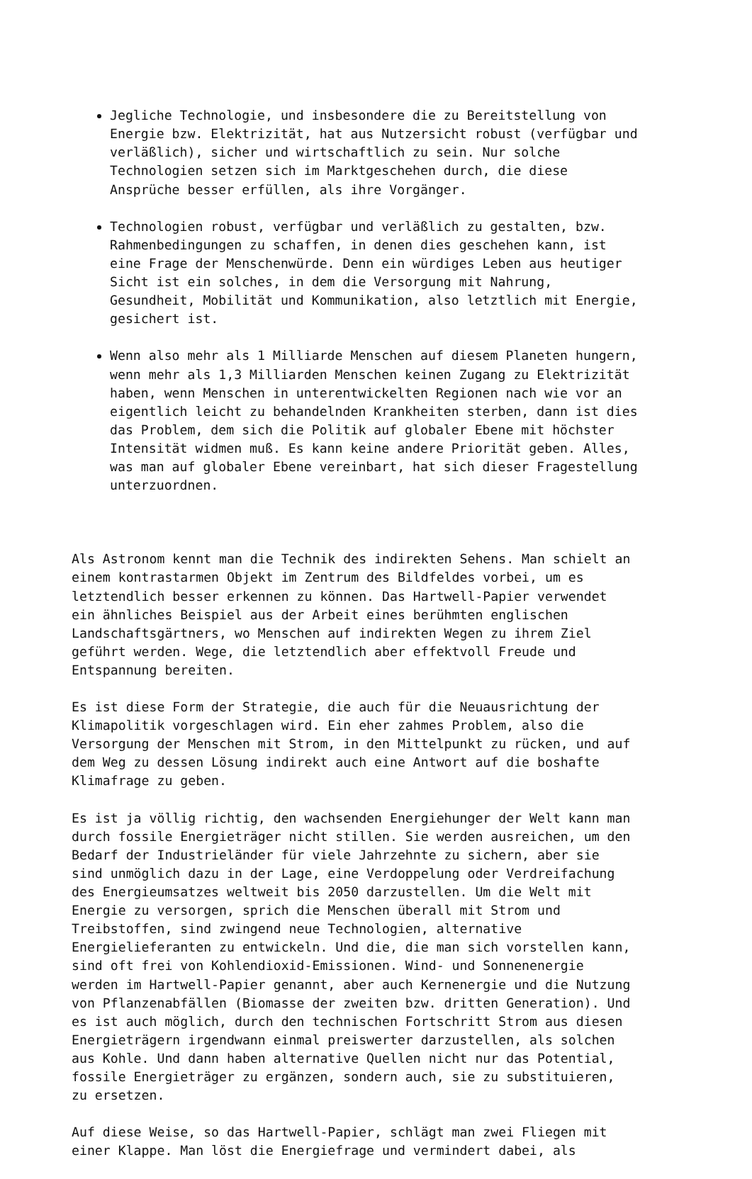Jegliche Technologie, und insbesondere die zu Bereitstellung von Energie bzw. Elektrizität, hat aus Nutzersicht robust (verfügbar und verläßlich), sicher und wirtschaftlich zu sein. Nur solche Technologien setzen sich im Marktgeschehen durch, die diese Ansprüche besser erfüllen, als ihre Vorgänger.
Technologien robust, verfügbar und verläßlich zu gestalten, bzw. Rahmenbedingungen zu schaffen, in denen dies geschehen kann, ist eine Frage der Menschenwürde. Denn ein würdiges Leben aus heutiger Sicht ist ein solches, in dem die Versorgung mit Nahrung, Gesundheit, Mobilität und Kommunikation, also letztlich mit Energie, gesichert ist.
Wenn also mehr als 1 Milliarde Menschen auf diesem Planeten hungern, wenn mehr als 1,3 Milliarden Menschen keinen Zugang zu Elektrizität haben, wenn Menschen in unterentwickelten Regionen nach wie vor an eigentlich leicht zu behandelnden Krankheiten sterben, dann ist dies das Problem, dem sich die Politik auf globaler Ebene mit höchster Intensität widmen muß. Es kann keine andere Priorität geben. Alles, was man auf globaler Ebene vereinbart, hat sich dieser Fragestellung unterzuordnen.
Als Astronom kennt man die Technik des indirekten Sehens. Man schielt an einem kontrastarmen Objekt im Zentrum des Bildfeldes vorbei, um es letztendlich besser erkennen zu können. Das Hartwell-Papier verwendet ein ähnliches Beispiel aus der Arbeit eines berühmten englischen Landschaftsgärtners, wo Menschen auf indirekten Wegen zu ihrem Ziel geführt werden. Wege, die letztendlich aber effektvoll Freude und Entspannung bereiten.
Es ist diese Form der Strategie, die auch für die Neuausrichtung der Klimapolitik vorgeschlagen wird. Ein eher zahmes Problem, also die Versorgung der Menschen mit Strom, in den Mittelpunkt zu rücken, und auf dem Weg zu dessen Lösung indirekt auch eine Antwort auf die boshafte Klimafrage zu geben.
Es ist ja völlig richtig, den wachsenden Energiehunger der Welt kann man durch fossile Energieträger nicht stillen. Sie werden ausreichen, um den Bedarf der Industrieländer für viele Jahrzehnte zu sichern, aber sie sind unmöglich dazu in der Lage, eine Verdoppelung oder Verdreifachung des Energieumsatzes weltweit bis 2050 darzustellen. Um die Welt mit Energie zu versorgen, sprich die Menschen überall mit Strom und Treibstoffen, sind zwingend neue Technologien, alternative Energielieferanten zu entwickeln. Und die, die man sich vorstellen kann, sind oft frei von Kohlendioxid-Emissionen. Wind- und Sonnenenergie werden im Hartwell-Papier genannt, aber auch Kernenergie und die Nutzung von Pflanzenabfällen (Biomasse der zweiten bzw. dritten Generation). Und es ist auch möglich, durch den technischen Fortschritt Strom aus diesen Energieträgern irgendwann einmal preiswerter darzustellen, als solchen aus Kohle. Und dann haben alternative Quellen nicht nur das Potential, fossile Energieträger zu ergänzen, sondern auch, sie zu substituieren, zu ersetzen.
Auf diese Weise, so das Hartwell-Papier, schlägt man zwei Fliegen mit einer Klappe. Man löst die Energiefrage und vermindert dabei, als